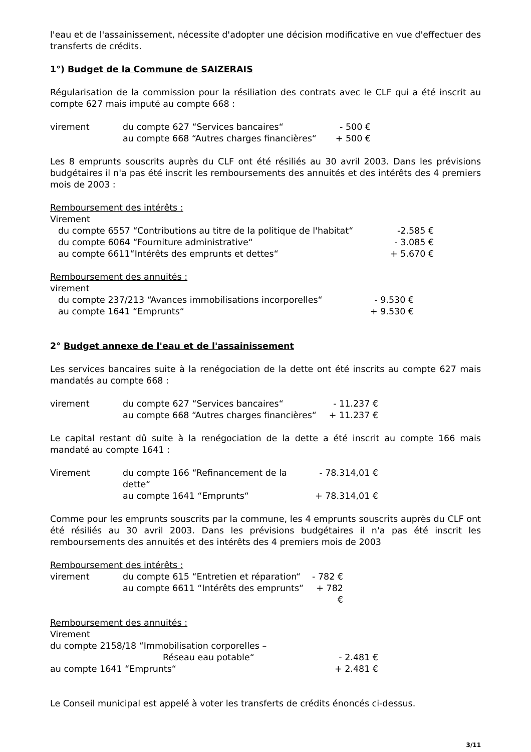l'eau et de l'assainissement, nécessite d'adopter une décision modificative en vue d'effectuer des transferts de crédits.
1°) Budget de la Commune de SAIZERAIS
Régularisation de la commission pour la résiliation des contrats avec le CLF qui a été inscrit au compte 627 mais imputé au compte 668 :
virement du compte 627 “Services bancaires“- 500 €
au compte 668 “Autres charges financières“+ 500 €
Les 8 emprunts souscrits auprès du CLF ont été résiliés au 30 avril 2003. Dans les prévisions budgétaires il n'a pas été inscrit les remboursements des annuités et des intérêts des 4 premiers mois de 2003 :
Remboursement des intérêts :
Virement
du compte 6557 “Contributions au titre de la politique de l'habitat“-2.585 €
du compte 6064 “Fourniture administrative“- 3.085 €
au compte 6611“Intérêts des emprunts et dettes“+ 5.670 €
Remboursement des annuités :
virement
du compte 237/213 “Avances immobilisations incorporelles“- 9.530 €
au compte 1641 “Emprunts“+ 9.530 €
2° Budget annexe de l'eau et de l'assainissement
Les services bancaires suite à la renégociation de la dette ont été inscrits au compte 627 mais mandatés au compte 668 :
virement du compte 627 “Services bancaires“- 11.237 €
au compte 668 “Autres charges financières“+ 11.237 €
Le capital restant dû suite à la renégociation de la dette a été inscrit au compte 166 mais mandaté au compte 1641 :
Virement du compte 166 “Refinancement de la dette“- 78.314,01 €
au compte 1641 “Emprunts“+ 78.314,01 €
Comme pour les emprunts souscrits par la commune, les 4 emprunts souscrits auprès du CLF ont été résiliés au 30 avril 2003. Dans les prévisions budgétaires il n'a pas été inscrit les remboursements des annuités et des intérêts des 4 premiers mois de 2003
Remboursement des intérêts :
virement du compte 615 “Entretien et réparation“- 782 €
au compte 6611 “Intérêts des emprunts“+ 782 €
Remboursement des annuités :
Virement
du compte 2158/18 “Immobilisation corporelles –
Réseau eau potable“- 2.481 €
au compte 1641 “Emprunts“+ 2.481 €
Le Conseil municipal est appelé à voter les transferts de crédits énoncés ci-dessus.
3/11